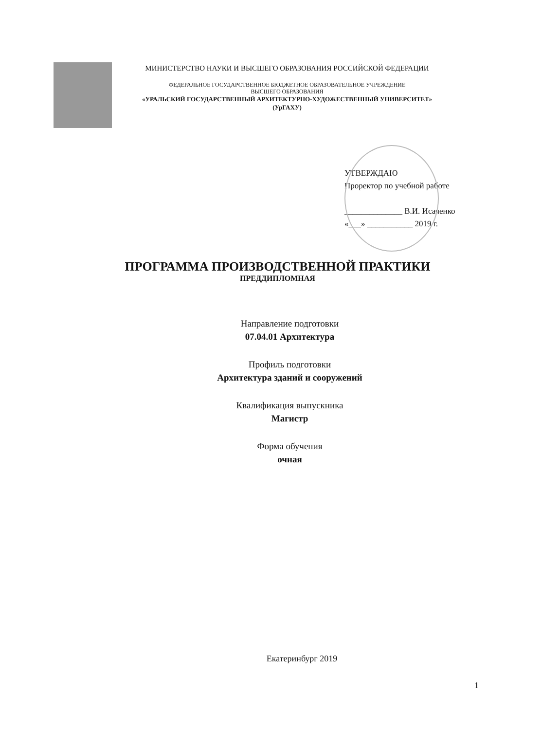МИНИСТЕРСТВО НАУКИ И ВЫСШЕГО ОБРАЗОВАНИЯ РОССИЙСКОЙ ФЕДЕРАЦИИ
ФЕДЕРАЛЬНОЕ ГОСУДАРСТВЕННОЕ БЮДЖЕТНОЕ ОБРАЗОВАТЕЛЬНОЕ УЧРЕЖДЕНИЕ
ВЫСШЕГО ОБРАЗОВАНИЯ
«УРАЛЬСКИЙ ГОСУДАРСТВЕННЫЙ АРХИТЕКТУРНО-ХУДОЖЕСТВЕННЫЙ УНИВЕРСИТЕТ»
(УрГАХУ)
УТВЕРЖДАЮ
Проректор по учебной работе
______________ В.И. Исаченко
«___» ___________ 2019 г.
ПРОГРАММА ПРОИЗВОДСТВЕННОЙ ПРАКТИКИ
ПРЕДДИПЛОМНАЯ
Направление подготовки
07.04.01 Архитектура
Профиль подготовки
Архитектура зданий и сооружений
Квалификация выпускника
Магистр
Форма обучения
очная
Екатеринбург 2019
1